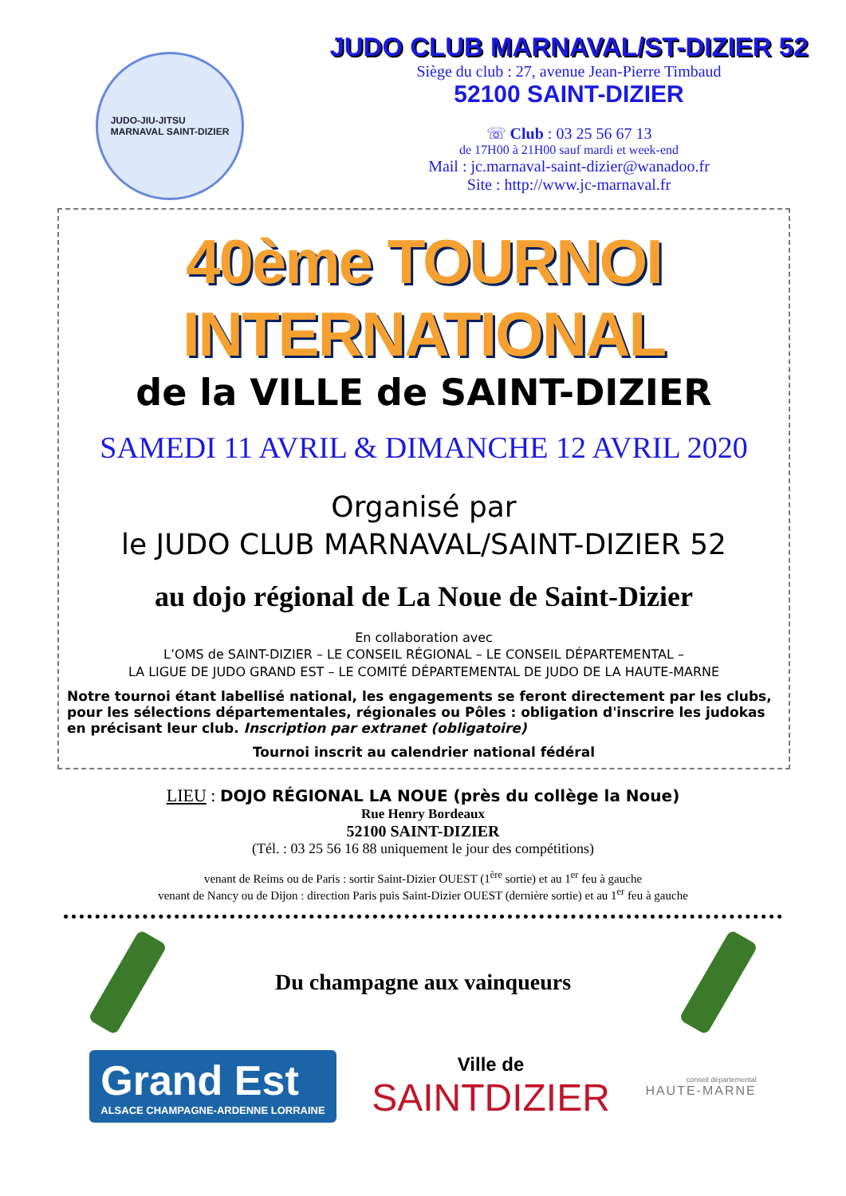JUDO-JIU-JITSU
MARNAVAL SAINT-DIZIER
JUDO CLUB MARNAVAL/ST-DIZIER 52
Siège du club : 27, avenue Jean-Pierre Timbaud
52100 SAINT-DIZIER
☏ Club : 03 25 56 67 13
de 17H00 à 21H00 sauf mardi et week-end
Mail : jc.marnaval-saint-dizier@wanadoo.fr
Site : http://www.jc-marnaval.fr
40ème TOURNOI INTERNATIONAL
de la VILLE de SAINT-DIZIER
SAMEDI 11 AVRIL & DIMANCHE 12 AVRIL 2020
Organisé par
le JUDO CLUB MARNAVAL/SAINT-DIZIER 52
au dojo régional de La Noue de Saint-Dizier
En collaboration avec
L’OMS de SAINT-DIZIER – LE CONSEIL RÉGIONAL – LE CONSEIL DÉPARTEMENTAL –
LA LIGUE DE JUDO GRAND EST – LE COMITÉ DÉPARTEMENTAL DE JUDO DE LA HAUTE-MARNE
Notre tournoi étant labellisé national, les engagements se feront directement par les clubs, pour les sélections départementales, régionales ou Pôles : obligation d'inscrire les judokas en précisant leur club. Inscription par extranet (obligatoire)
Tournoi inscrit au calendrier national fédéral
LIEU : DOJO RÉGIONAL LA NOUE (près du collège la Noue)
Rue Henry Bordeaux
52100 SAINT-DIZIER
(Tél. : 03 25 56 16 88 uniquement le jour des compétitions)
venant de Reims ou de Paris : sortir Saint-Dizier OUEST (1<sup>ère</sup> sortie) et au 1<sup>er</sup> feu à gauche
venant de Nancy ou de Dijon : direction Paris puis Saint-Dizier OUEST (dernière sortie) et au 1<sup>er</sup> feu à gauche
Du champagne aux vainqueurs
Grand Est
ALSACE CHAMPAGNE-ARDENNE LORRAINE
Ville de
SAINTDIZIER
conseil départemental
HAUTE-MARNE